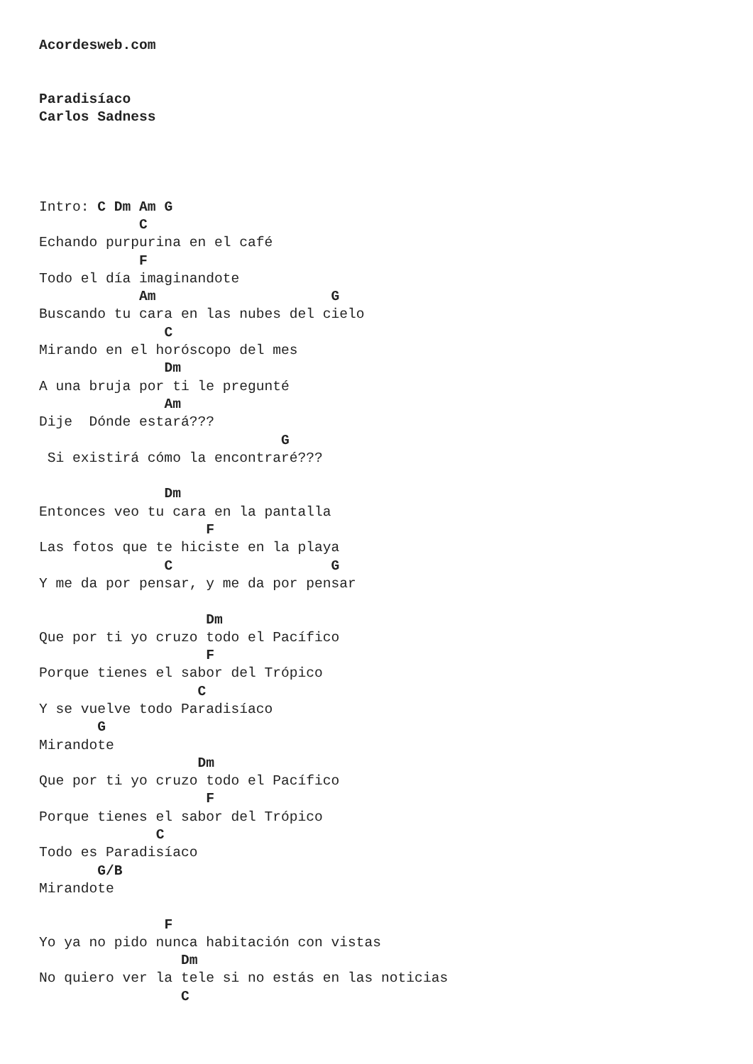Acordesweb.com


Paradisíaco
Carlos Sadness




Intro: C Dm Am G
            C
Echando purpurina en el café
            F
Todo el día imaginandote
            Am                     G
Buscando tu cara en las nubes del cielo
               C
Mirando en el horóscopo del mes
               Dm
A una bruja por ti le pregunté
               Am
Dije  Dónde estará???
                             G
 Si existirá cómo la encontraré???

               Dm
Entonces veo tu cara en la pantalla
                    F
Las fotos que te hiciste en la playa
               C                   G
Y me da por pensar, y me da por pensar

                    Dm
Que por ti yo cruzo todo el Pacífico
                    F
Porque tienes el sabor del Trópico
                   C
Y se vuelve todo Paradisíaco
       G
Mirandote
                   Dm
Que por ti yo cruzo todo el Pacífico
                    F
Porque tienes el sabor del Trópico
              C
Todo es Paradisíaco
       G/B
Mirandote

               F
Yo ya no pido nunca habitación con vistas
                 Dm
No quiero ver la tele si no estás en las noticias
                 C